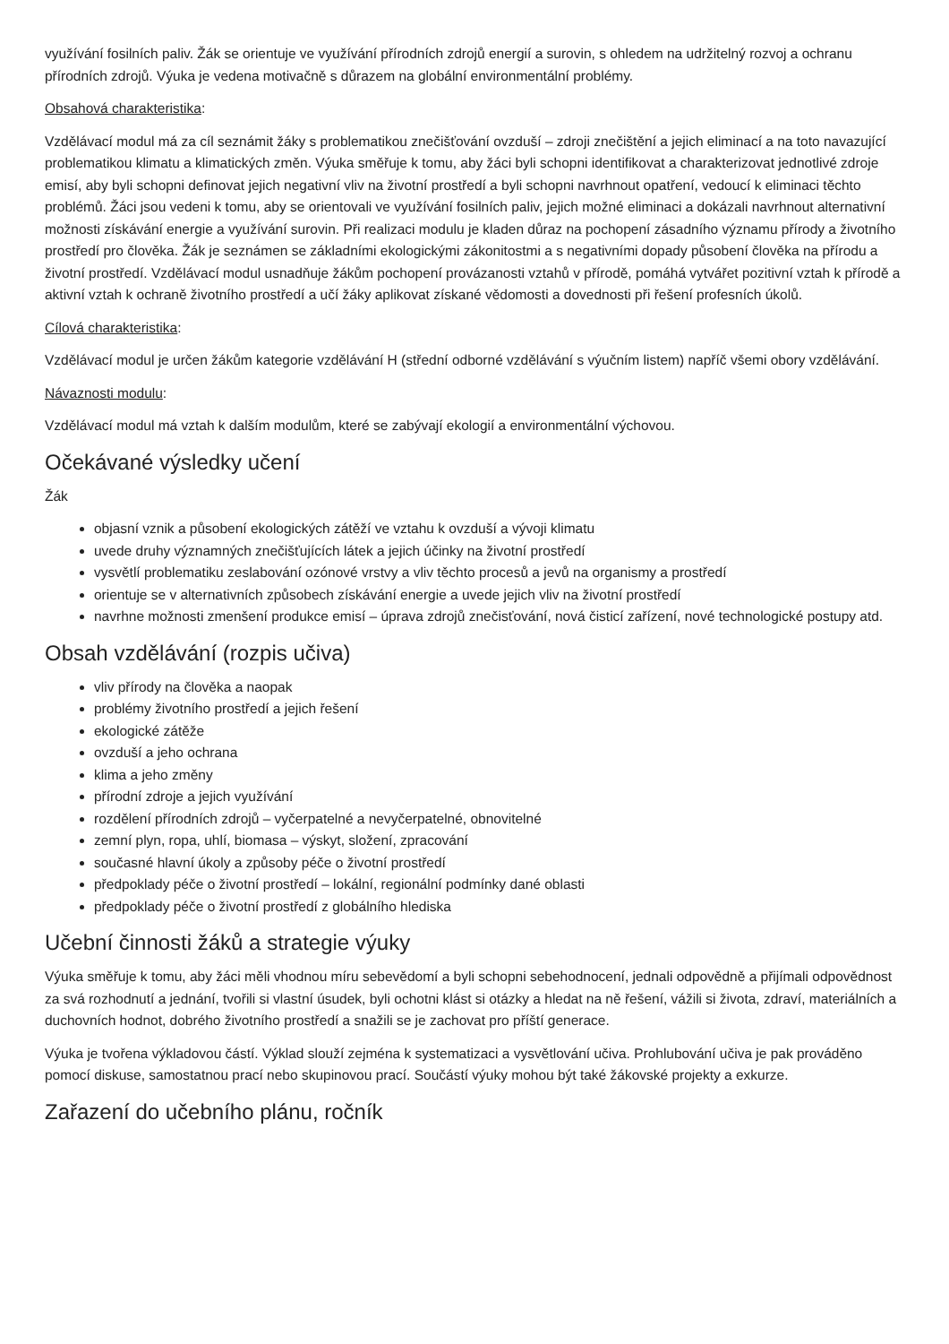využívání fosilních paliv. Žák se orientuje ve využívání přírodních zdrojů energií a surovin, s ohledem na udržitelný rozvoj a ochranu přírodních zdrojů. Výuka je vedena motivačně s důrazem na globální environmentální problémy.
Obsahová charakteristika:
Vzdělávací modul má za cíl seznámit žáky s problematikou znečišťování ovzduší – zdroji znečištění a jejich eliminací a na toto navazující problematikou klimatu a klimatických změn. Výuka směřuje k tomu, aby žáci byli schopni identifikovat a charakterizovat jednotlivé zdroje emisí, aby byli schopni definovat jejich negativní vliv na životní prostředí a byli schopni navrhnout opatření, vedoucí k eliminaci těchto problémů. Žáci jsou vedeni k tomu, aby se orientovali ve využívání fosilních paliv, jejich možné eliminaci a dokázali navrhnout alternativní možnosti získávání energie a využívání surovin. Při realizaci modulu je kladen důraz na pochopení zásadního významu přírody a životního prostředí pro člověka. Žák je seznámen se základními ekologickými zákonitostmi a s negativními dopady působení člověka na přírodu a životní prostředí. Vzdělávací modul usnadňuje žákům pochopení provázanosti vztahů v přírodě, pomáhá vytvářet pozitivní vztah k přírodě a aktivní vztah k ochraně životního prostředí a učí žáky aplikovat získané vědomosti a dovednosti při řešení profesních úkolů.
Cílová charakteristika:
Vzdělávací modul je určen žákům kategorie vzdělávání H (střední odborné vzdělávání s výučním listem) napříč všemi obory vzdělávání.
Návaznosti modulu:
Vzdělávací modul má vztah k dalším modulům, které se zabývají ekologií a environmentální výchovou.
Očekávané výsledky učení
Žák
objasní vznik a působení ekologických zátěží ve vztahu k ovzduší a vývoji klimatu
uvede druhy významných znečišťujících látek a jejich účinky na životní prostředí
vysvětlí problematiku zeslabování ozónové vrstvy a vliv těchto procesů a jevů na organismy a prostředí
orientuje se v alternativních způsobech získávání energie a uvede jejich vliv na životní prostředí
navrhne možnosti zmenšení produkce emisí – úprava zdrojů znečisťování, nová čisticí zařízení, nové technologické postupy atd.
Obsah vzdělávání (rozpis učiva)
vliv přírody na člověka a naopak
problémy životního prostředí a jejich řešení
ekologické zátěže
ovzduší a jeho ochrana
klima a jeho změny
přírodní zdroje a jejich využívání
rozdělení přírodních zdrojů – vyčerpatelné a nevyčerpatelné, obnovitelné
zemní plyn, ropa, uhlí, biomasa – výskyt, složení, zpracování
současné hlavní úkoly a způsoby péče o životní prostředí
předpoklady péče o životní prostředí – lokální, regionální podmínky dané oblasti
předpoklady péče o životní prostředí z globálního hlediska
Učební činnosti žáků a strategie výuky
Výuka směřuje k tomu, aby žáci měli vhodnou míru sebevědomí a byli schopni sebehodnocení, jednali odpovědně a přijímali odpovědnost za svá rozhodnutí a jednání, tvořili si vlastní úsudek, byli ochotni klást si otázky a hledat na ně řešení, vážili si života, zdraví, materiálních a duchovních hodnot, dobrého životního prostředí a snažili se je zachovat pro příští generace.
Výuka je tvořena výkladovou částí. Výklad slouží zejména k systematizaci a vysvětlování učiva. Prohlubování učiva je pak prováděno pomocí diskuse, samostatnou prací nebo skupinovou prací. Součástí výuky mohou být také žákovské projekty a exkurze.
Zařazení do učebního plánu, ročník